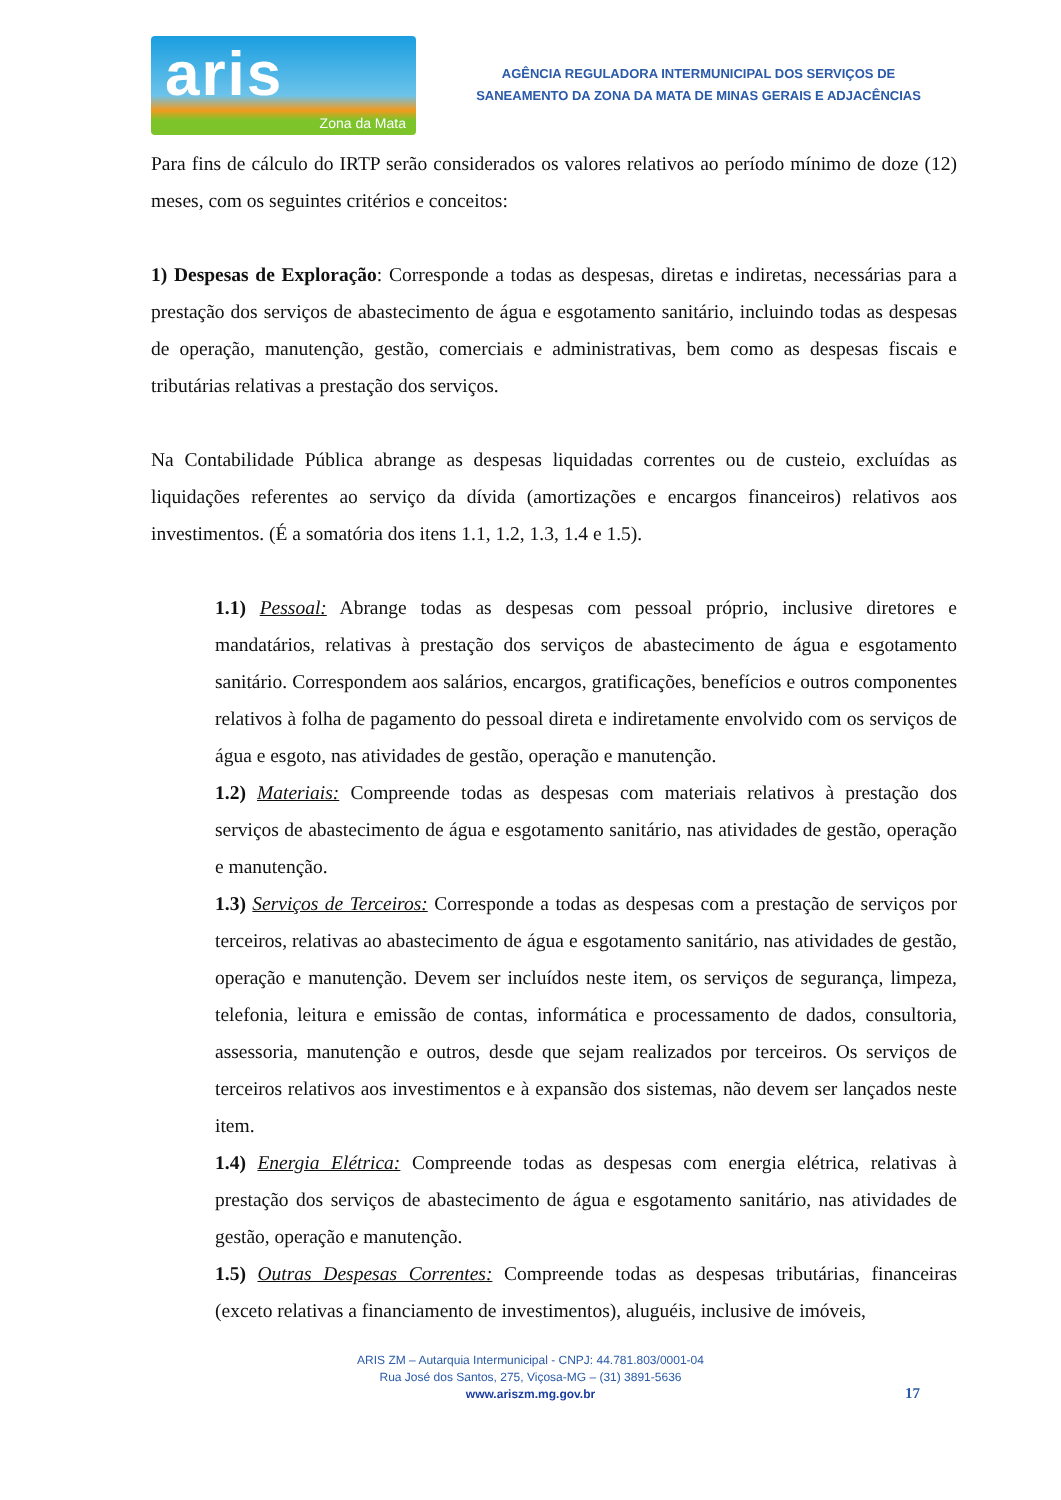aris
Zona da Mata
AGÊNCIA REGULADORA INTERMUNICIPAL DOS SERVIÇOS DE
SANEAMENTO DA ZONA DA MATA DE MINAS GERAIS E ADJACÊNCIAS
Para fins de cálculo do IRTP serão considerados os valores relativos ao período mínimo de doze (12) meses, com os seguintes critérios e conceitos:
1) Despesas de Exploração: Corresponde a todas as despesas, diretas e indiretas, necessárias para a prestação dos serviços de abastecimento de água e esgotamento sanitário, incluindo todas as despesas de operação, manutenção, gestão, comerciais e administrativas, bem como as despesas fiscais e tributárias relativas a prestação dos serviços.
Na Contabilidade Pública abrange as despesas liquidadas correntes ou de custeio, excluídas as liquidações referentes ao serviço da dívida (amortizações e encargos financeiros) relativos aos investimentos. (É a somatória dos itens 1.1, 1.2, 1.3, 1.4 e 1.5).
1.1) Pessoal: Abrange todas as despesas com pessoal próprio, inclusive diretores e mandatários, relativas à prestação dos serviços de abastecimento de água e esgotamento sanitário. Correspondem aos salários, encargos, gratificações, benefícios e outros componentes relativos à folha de pagamento do pessoal direta e indiretamente envolvido com os serviços de água e esgoto, nas atividades de gestão, operação e manutenção.
1.2) Materiais: Compreende todas as despesas com materiais relativos à prestação dos serviços de abastecimento de água e esgotamento sanitário, nas atividades de gestão, operação e manutenção.
1.3) Serviços de Terceiros: Corresponde a todas as despesas com a prestação de serviços por terceiros, relativas ao abastecimento de água e esgotamento sanitário, nas atividades de gestão, operação e manutenção. Devem ser incluídos neste item, os serviços de segurança, limpeza, telefonia, leitura e emissão de contas, informática e processamento de dados, consultoria, assessoria, manutenção e outros, desde que sejam realizados por terceiros. Os serviços de terceiros relativos aos investimentos e à expansão dos sistemas, não devem ser lançados neste item.
1.4) Energia Elétrica: Compreende todas as despesas com energia elétrica, relativas à prestação dos serviços de abastecimento de água e esgotamento sanitário, nas atividades de gestão, operação e manutenção.
1.5) Outras Despesas Correntes: Compreende todas as despesas tributárias, financeiras (exceto relativas a financiamento de investimentos), aluguéis, inclusive de imóveis,
ARIS ZM – Autarquia Intermunicipal - CNPJ: 44.781.803/0001-04
Rua José dos Santos, 275, Viçosa-MG – (31) 3891-5636
www.ariszm.mg.gov.br
17